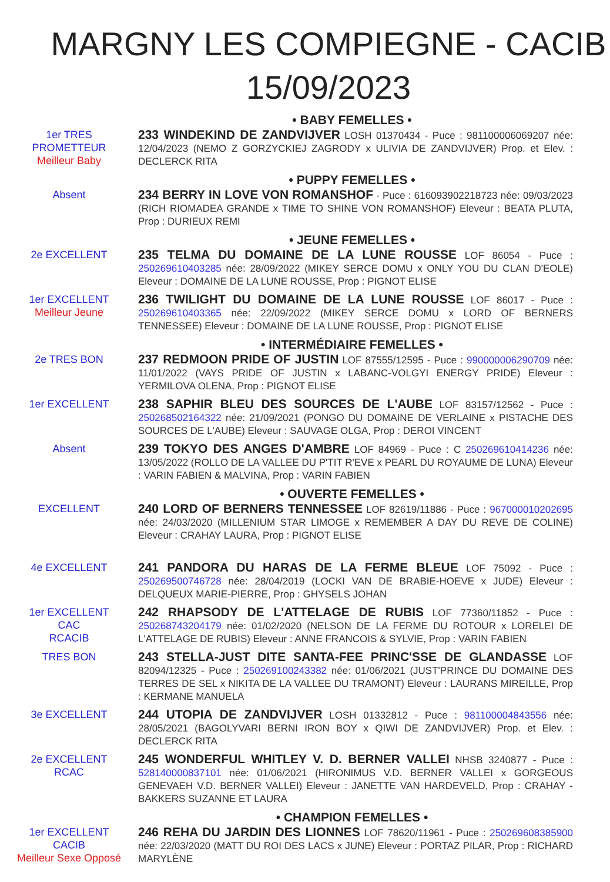MARGNY LES COMPIEGNE - CACIB
15/09/2023
• BABY FEMELLES •
1er TRES
PROMETTEUR
Meilleur Baby
233 WINDEKIND DE ZANDVIJVER LOSH 01370434 - Puce : 981100006069207 née: 12/04/2023 (NEMO Z GORZYCKIEJ ZAGRODY x ULIVIA DE ZANDVIJVER) Prop. et Elev. : DECLERCK RITA
• PUPPY FEMELLES •
Absent
234 BERRY IN LOVE VON ROMANSHOF - Puce : 616093902218723 née: 09/03/2023 (RICH RIOMADEA GRANDE x TIME TO SHINE VON ROMANSHOF) Eleveur : BEATA PLUTA, Prop : DURIEUX REMI
• JEUNE FEMELLES •
2e EXCELLENT
235 TELMA DU DOMAINE DE LA LUNE ROUSSE LOF 86054 - Puce : 250269610403285 née: 28/09/2022 (MIKEY SERCE DOMU x ONLY YOU DU CLAN D'EOLE) Eleveur : DOMAINE DE LA LUNE ROUSSE, Prop : PIGNOT ELISE
1er EXCELLENT
Meilleur Jeune
236 TWILIGHT DU DOMAINE DE LA LUNE ROUSSE LOF 86017 - Puce : 250269610403365 née: 22/09/2022 (MIKEY SERCE DOMU x LORD OF BERNERS TENNESSEE) Eleveur : DOMAINE DE LA LUNE ROUSSE, Prop : PIGNOT ELISE
• INTERMÉDIAIRE FEMELLES •
2e TRES BON
237 REDMOON PRIDE OF JUSTIN LOF 87555/12595 - Puce : 990000006290709 née: 11/01/2022 (VAYS PRIDE OF JUSTIN x LABANC-VOLGYI ENERGY PRIDE) Eleveur : YERMILOVA OLENA, Prop : PIGNOT ELISE
1er EXCELLENT
238 SAPHIR BLEU DES SOURCES DE L'AUBE LOF 83157/12562 - Puce : 250268502164322 née: 21/09/2021 (PONGO DU DOMAINE DE VERLAINE x PISTACHE DES SOURCES DE L'AUBE) Eleveur : SAUVAGE OLGA, Prop : DEROI VINCENT
Absent
239 TOKYO DES ANGES D'AMBRE LOF 84969 - Puce : C 250269610414236 née: 13/05/2022 (ROLLO DE LA VALLEE DU P'TIT R'EVE x PEARL DU ROYAUME DE LUNA) Eleveur : VARIN FABIEN & MALVINA, Prop : VARIN FABIEN
• OUVERTE FEMELLES •
EXCELLENT
240 LORD OF BERNERS TENNESSEE LOF 82619/11886 - Puce : 967000010202695 née: 24/03/2020 (MILLENIUM STAR LIMOGE x REMEMBER A DAY DU REVE DE COLINE) Eleveur : CRAHAY LAURA, Prop : PIGNOT ELISE
4e EXCELLENT
241 PANDORA DU HARAS DE LA FERME BLEUE LOF 75092 - Puce : 250269500746728 née: 28/04/2019 (LOCKI VAN DE BRABIE-HOEVE x JUDE) Eleveur : DELQUEUX MARIE-PIERRE, Prop : GHYSELS JOHAN
1er EXCELLENT
CAC
RCACIB
242 RHAPSODY DE L'ATTELAGE DE RUBIS LOF 77360/11852 - Puce : 250268743204179 née: 01/02/2020 (NELSON DE LA FERME DU ROTOUR x LORELEI DE L'ATTELAGE DE RUBIS) Eleveur : ANNE FRANCOIS & SYLVIE, Prop : VARIN FABIEN
TRES BON
243 STELLA-JUST DITE SANTA-FEE PRINC'SSE DE GLANDASSE LOF 82094/12325 - Puce : 250269100243382 née: 01/06/2021 (JUST'PRINCE DU DOMAINE DES TERRES DE SEL x NIKITA DE LA VALLEE DU TRAMONT) Eleveur : LAURANS MIREILLE, Prop : KERMANE MANUELA
3e EXCELLENT
244 UTOPIA DE ZANDVIJVER LOSH 01332812 - Puce : 981100004843556 née: 28/05/2021 (BAGOLYVARI BERNI IRON BOY x QIWI DE ZANDVIJVER) Prop. et Elev. : DECLERCK RITA
2e EXCELLENT
RCAC
245 WONDERFUL WHITLEY V. D. BERNER VALLEI NHSB 3240877 - Puce : 528140000837101 née: 01/06/2021 (HIRONIMUS V.D. BERNER VALLEI x GORGEOUS GENEVAEH V.D. BERNER VALLEI) Eleveur : JANETTE VAN HARDEVELD, Prop : CRAHAY - BAKKERS SUZANNE ET LAURA
• CHAMPION FEMELLES •
1er EXCELLENT
CACIB
Meilleur Sexe Opposé
246 REHA DU JARDIN DES LIONNES LOF 78620/11961 - Puce : 250269608385900 née: 22/03/2020 (MATT DU ROI DES LACS x JUNE) Eleveur : PORTAZ PILAR, Prop : RICHARD MARYLÈNE